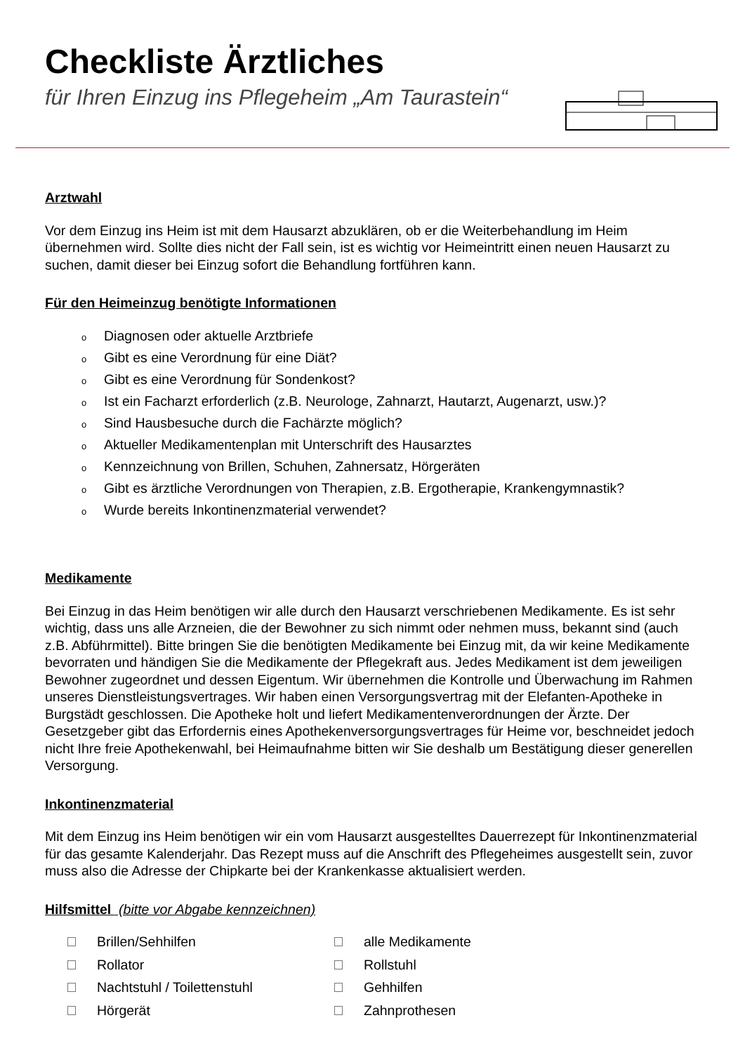Checkliste Ärztliches
für Ihren Einzug ins Pflegeheim „Am Taurastein“
Arztwahl
Vor dem Einzug ins Heim ist mit dem Hausarzt abzuklären, ob er die Weiterbehandlung im Heim übernehmen wird. Sollte dies nicht der Fall sein, ist es wichtig vor Heimeintritt einen neuen Hausarzt zu suchen, damit dieser bei Einzug sofort die Behandlung fortführen kann.
Für den Heimeinzug benötigte Informationen
o Diagnosen oder aktuelle Arztbriefe
o Gibt es eine Verordnung für eine Diät?
o Gibt es eine Verordnung für Sondenkost?
o Ist ein Facharzt erforderlich (z.B. Neurologe, Zahnarzt, Hautarzt, Augenarzt, usw.)?
o Sind Hausbesuche durch die Fachärzte möglich?
o Aktueller Medikamentenplan mit Unterschrift des Hausarztes
o Kennzeichnung von Brillen, Schuhen, Zahnersatz, Hörgeräten
o Gibt es ärztliche Verordnungen von Therapien, z.B. Ergotherapie, Krankengymnastik?
o Wurde bereits Inkontinenzmaterial verwendet?
Medikamente
Bei Einzug in das Heim benötigen wir alle durch den Hausarzt verschriebenen Medikamente. Es ist sehr wichtig, dass uns alle Arzneien, die der Bewohner zu sich nimmt oder nehmen muss, bekannt sind (auch z.B. Abführmittel). Bitte bringen Sie die benötigten Medikamente bei Einzug mit, da wir keine Medikamente bevorraten und händigen Sie die Medikamente der Pflegekraft aus. Jedes Medikament ist dem jeweiligen Bewohner zugeordnet und dessen Eigentum. Wir übernehmen die Kontrolle und Überwachung im Rahmen unseres Dienstleistungsvertrages. Wir haben einen Versorgungsvertrag mit der Elefanten-Apotheke in Burgstädt geschlossen. Die Apotheke holt und liefert Medikamentenverordnungen der Ärzte. Der Gesetzgeber gibt das Erfordernis eines Apothekenversorgungsvertrages für Heime vor, beschneidet jedoch nicht Ihre freie Apothekenwahl, bei Heimaufnahme bitten wir Sie deshalb um Bestätigung dieser generellen Versorgung.
Inkontinenzmaterial
Mit dem Einzug ins Heim benötigen wir ein vom Hausarzt ausgestelltes Dauerrezept für Inkontinenzmaterial für das gesamte Kalenderjahr. Das Rezept muss auf die Anschrift des Pflegeheimes ausgestellt sein, zuvor muss also die Adresse der Chipkarte bei der Krankenkasse aktualisiert werden.
Hilfsmittel (bitte vor Abgabe kennzeichnen)
Brillen/Sehhilfen
alle Medikamente
Rollator
Rollstuhl
Nachtstuhl / Toilettenstuhl
Gehhilfen
Hörgerät
Zahnprothesen